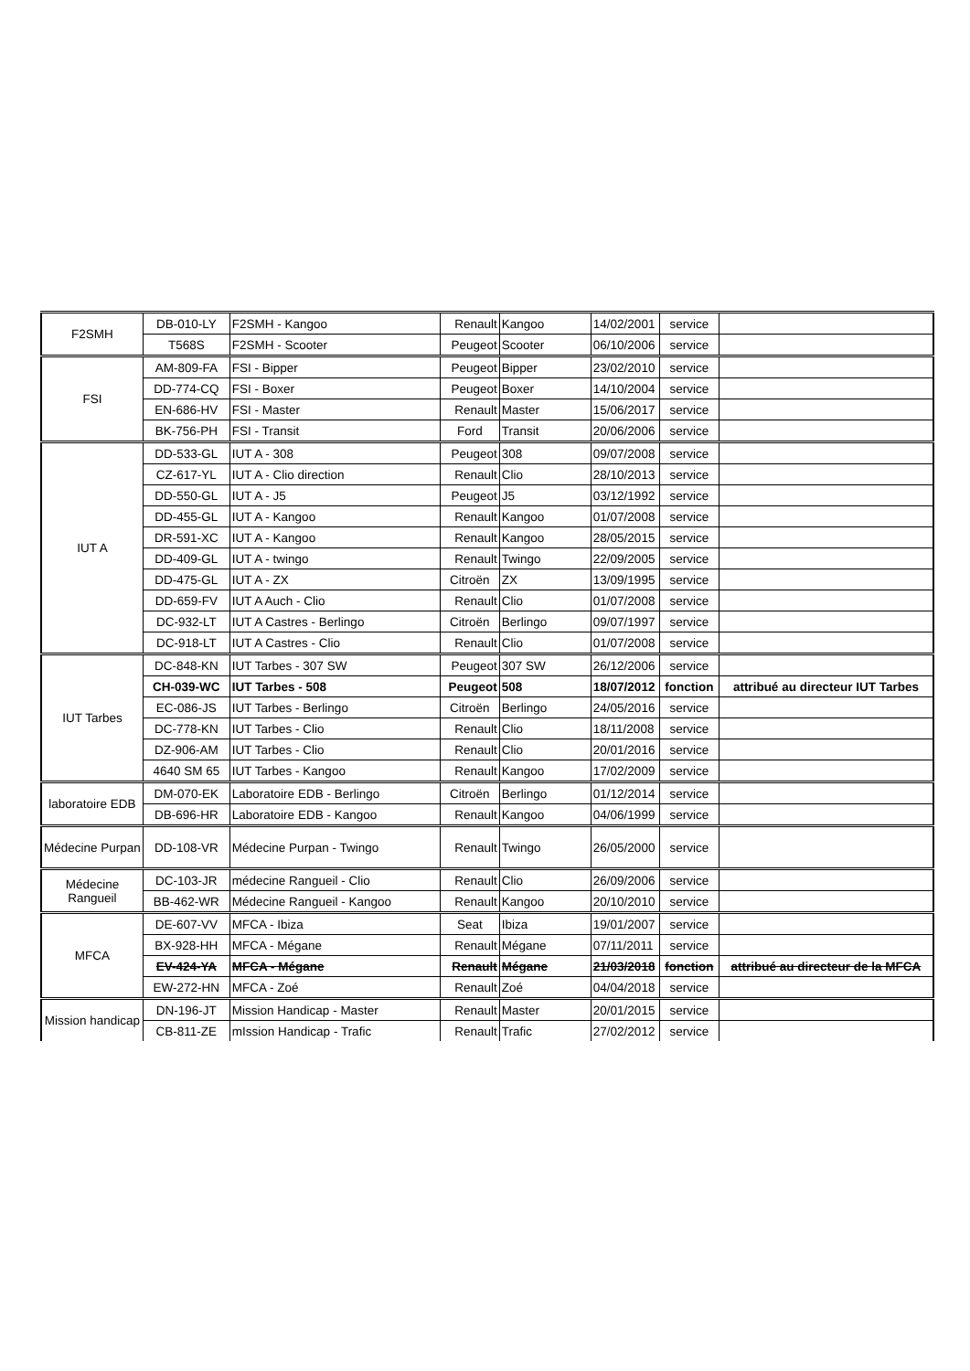| F2SMH | DB-010-LY | F2SMH - Kangoo | Renault | Kangoo | 14/02/2001 | service | |
| | T568S | F2SMH - Scooter | Peugeot | Scooter | 06/10/2006 | service | |
| FSI | AM-809-FA | FSI - Bipper | Peugeot | Bipper | 23/02/2010 | service | |
| | DD-774-CQ | FSI - Boxer | Peugeot | Boxer | 14/10/2004 | service | |
| | EN-686-HV | FSI - Master | Renault | Master | 15/06/2017 | service | |
| | BK-756-PH | FSI - Transit | Ford | Transit | 20/06/2006 | service | |
| IUT A | DD-533-GL | IUT A - 308 | Peugeot | 308 | 09/07/2008 | service | |
| | CZ-617-YL | IUT A - Clio direction | Renault | Clio | 28/10/2013 | service | |
| | DD-550-GL | IUT A - J5 | Peugeot | J5 | 03/12/1992 | service | |
| | DD-455-GL | IUT A - Kangoo | Renault | Kangoo | 01/07/2008 | service | |
| | DR-591-XC | IUT A - Kangoo | Renault | Kangoo | 28/05/2015 | service | |
| | DD-409-GL | IUT A - twingo | Renault | Twingo | 22/09/2005 | service | |
| | DD-475-GL | IUT A - ZX | Citroën | ZX | 13/09/1995 | service | |
| | DD-659-FV | IUT A Auch - Clio | Renault | Clio | 01/07/2008 | service | |
| | DC-932-LT | IUT A Castres - Berlingo | Citroën | Berlingo | 09/07/1997 | service | |
| | DC-918-LT | IUT A Castres - Clio | Renault | Clio | 01/07/2008 | service | |
| IUT Tarbes | DC-848-KN | IUT Tarbes - 307 SW | Peugeot | 307 SW | 26/12/2006 | service | |
| | CH-039-WC | IUT Tarbes - 508 | Peugeot | 508 | 18/07/2012 | fonction | attribué au directeur IUT Tarbes |
| | EC-086-JS | IUT Tarbes - Berlingo | Citroën | Berlingo | 24/05/2016 | service | |
| | DC-778-KN | IUT Tarbes - Clio | Renault | Clio | 18/11/2008 | service | |
| | DZ-906-AM | IUT Tarbes - Clio | Renault | Clio | 20/01/2016 | service | |
| | 4640 SM 65 | IUT Tarbes - Kangoo | Renault | Kangoo | 17/02/2009 | service | |
| laboratoire EDB | DM-070-EK | Laboratoire EDB - Berlingo | Citroën | Berlingo | 01/12/2014 | service | |
| | DB-696-HR | Laboratoire EDB - Kangoo | Renault | Kangoo | 04/06/1999 | service | |
| Médecine Purpan | DD-108-VR | Médecine Purpan - Twingo | Renault | Twingo | 26/05/2000 | service | |
| Médecine Rangueil | DC-103-JR | médecine Rangueil - Clio | Renault | Clio | 26/09/2006 | service | |
| | BB-462-WR | Médecine Rangueil - Kangoo | Renault | Kangoo | 20/10/2010 | service | |
| MFCA | DE-607-VV | MFCA - Ibiza | Seat | Ibiza | 19/01/2007 | service | |
| | BX-928-HH | MFCA - Mégane | Renault | Mégane | 07/11/2011 | service | |
| | EV-424-YA | MFCA - Mégane | Renault | Mégane | 21/03/2018 | fonction | attribué au directeur de la MFCA |
| | EW-272-HN | MFCA - Zoé | Renault | Zoé | 04/04/2018 | service | |
| Mission handicap | DN-196-JT | Mission Handicap - Master | Renault | Master | 20/01/2015 | service | |
| | CB-811-ZE | mIssion Handicap - Trafic | Renault | Trafic | 27/02/2012 | service | |